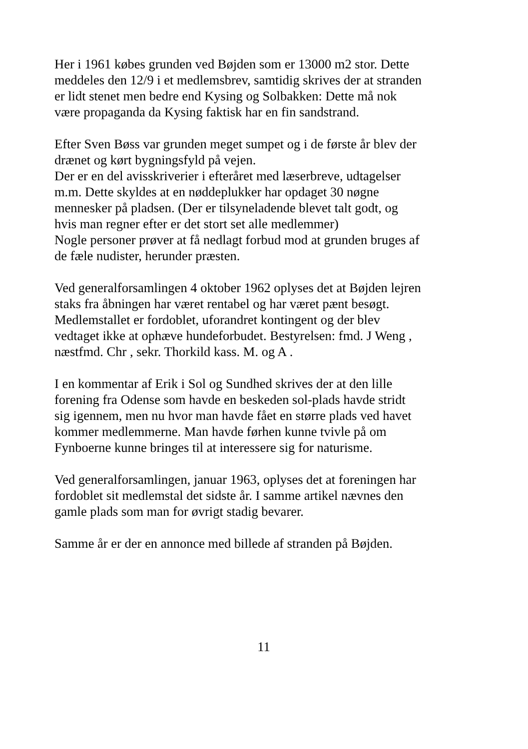Her i 1961 købes grunden ved Bøjden som er 13000 m2 stor. Dette meddeles den 12/9 i et medlemsbrev, samtidig skrives der at stranden er lidt stenet men bedre end Kysing og Solbakken: Dette må nok være propaganda da Kysing faktisk har en fin sandstrand.
Efter Sven Bøss var grunden meget sumpet og i de første år blev der drænet og kørt bygningsfyld på vejen. Der er en del avisskriverier i efteråret med læserbreve, udtagelser m.m. Dette skyldes at en nøddeplukker har opdaget 30 nøgne mennesker på pladsen. (Der er tilsyneladende blevet talt godt, og hvis man regner efter er det stort set alle medlemmer) Nogle personer prøver at få nedlagt forbud mod at grunden bruges af de fæle nudister, herunder præsten.
Ved generalforsamlingen 4 oktober 1962 oplyses det at Bøjden lejren staks fra åbningen har været rentabel og har været pænt besøgt. Medlemstallet er fordoblet, uforandret kontingent og der blev vedtaget ikke at ophæve hundeforbudet. Bestyrelsen: fmd. J Weng , næstfmd. Chr , sekr. Thorkild kass. M. og A .
I en kommentar af Erik i Sol og Sundhed skrives der at den lille forening fra Odense som havde en beskeden sol-plads havde stridt sig igennem, men nu hvor man havde fået en større plads ved havet kommer medlemmerne. Man havde førhen kunne tvivle på om Fynboerne kunne bringes til at interessere sig for naturisme.
Ved generalforsamlingen, januar 1963, oplyses det at foreningen har fordoblet sit medlemstal det sidste år. I samme artikel nævnes den gamle plads som man for øvrigt stadig bevarer.
Samme år er der en annonce med billede af stranden på Bøjden.
11